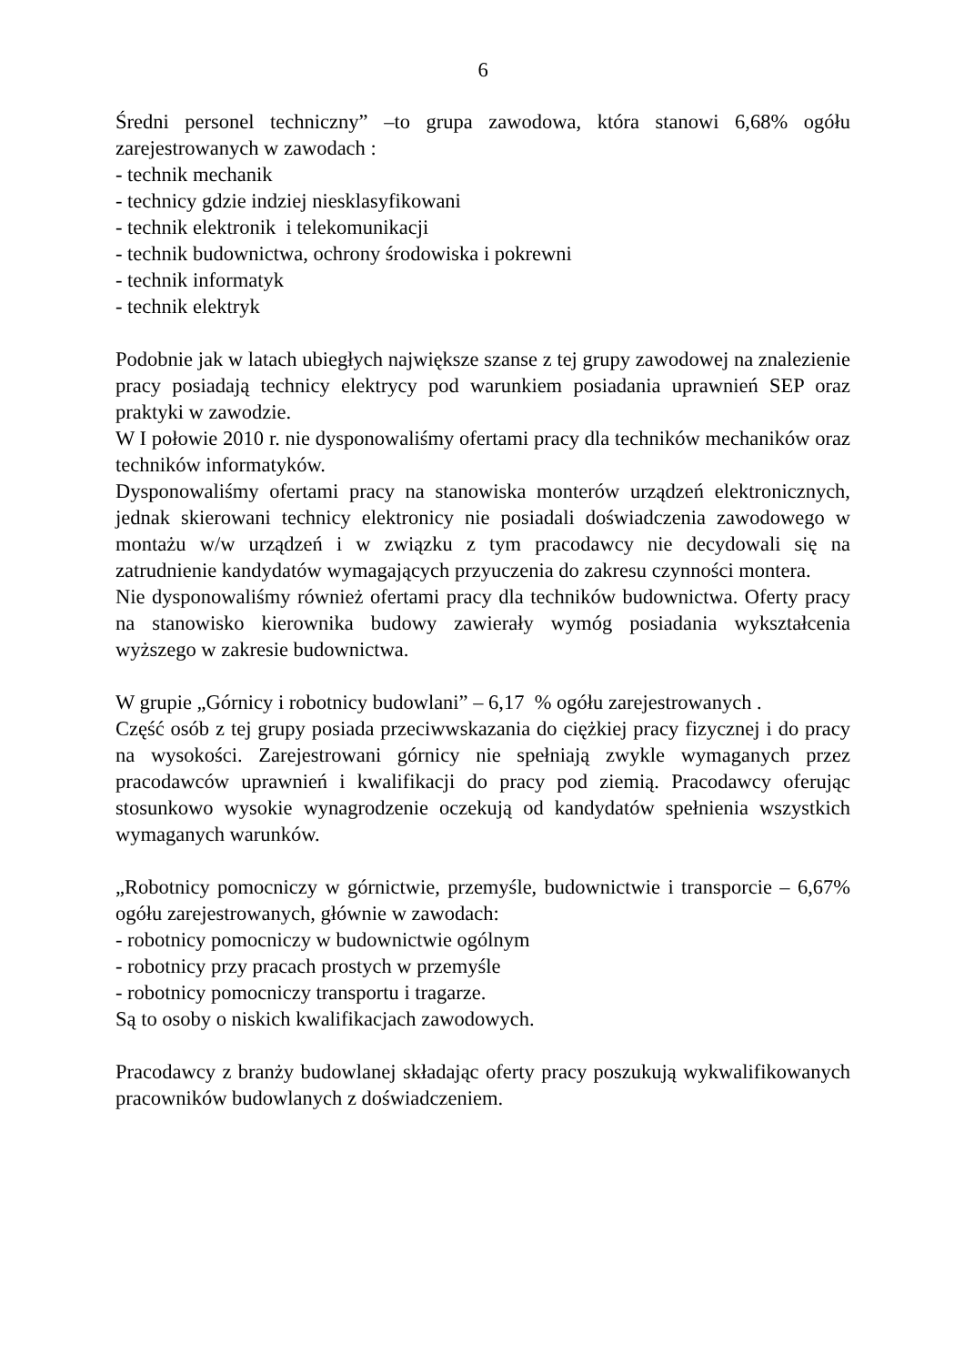6
Średni personel techniczny” –to grupa zawodowa, która stanowi 6,68% ogółu zarejestrowanych w zawodach :
- technik mechanik
- technicy gdzie indziej niesklasyfikowani
- technik elektronik i telekomunikacji
- technik budownictwa, ochrony środowiska i pokrewni
- technik informatyk
- technik elektryk
Podobnie jak w latach ubiegłych największe szanse z tej grupy zawodowej na znalezienie pracy posiadają technicy elektrycy pod warunkiem posiadania uprawnień SEP oraz praktyki w zawodzie.
W I połowie 2010 r. nie dysponowaliśmy ofertami pracy dla techników mechaników oraz techników informatyków.
Dysponowaliśmy ofertami pracy na stanowiska monterów urządzeń elektronicznych, jednak skierowani technicy elektronicy nie posiadali doświadczenia zawodowego w montażu w/w urządzeń i w związku z tym pracodawcy nie decydowali się na zatrudnienie kandydatów wymagających przyuczenia do zakresu czynności montera.
Nie dysponowaliśmy również ofertami pracy dla techników budownictwa. Oferty pracy na stanowisko kierownika budowy zawierały wymóg posiadania wykształcenia wyższego w zakresie budownictwa.
W grupie „Górnicy i robotnicy budowlani” – 6,17 % ogółu zarejestrowanych .
Część osób z tej grupy posiada przeciwwskazania do ciężkiej pracy fizycznej i do pracy na wysokości. Zarejestrowani górnicy nie spełniają zwykle wymaganych przez pracodawców uprawnień i kwalifikacji do pracy pod ziemią. Pracodawcy oferując stosunkowo wysokie wynagrodzenie oczekują od kandydatów spełnienia wszystkich wymaganych warunków.
„Robotnicy pomocniczy w górnictwie, przemyśle, budownictwie i transporcie – 6,67% ogółu zarejestrowanych, głównie w zawodach:
- robotnicy pomocniczy w budownictwie ogólnym
- robotnicy przy pracach prostych w przemyśle
- robotnicy pomocniczy transportu i tragarze.
Są to osoby o niskich kwalifikacjach zawodowych.
Pracodawcy z branży budowlanej składając oferty pracy poszukują wykwalifikowanych pracowników budowlanych z doświadczeniem.